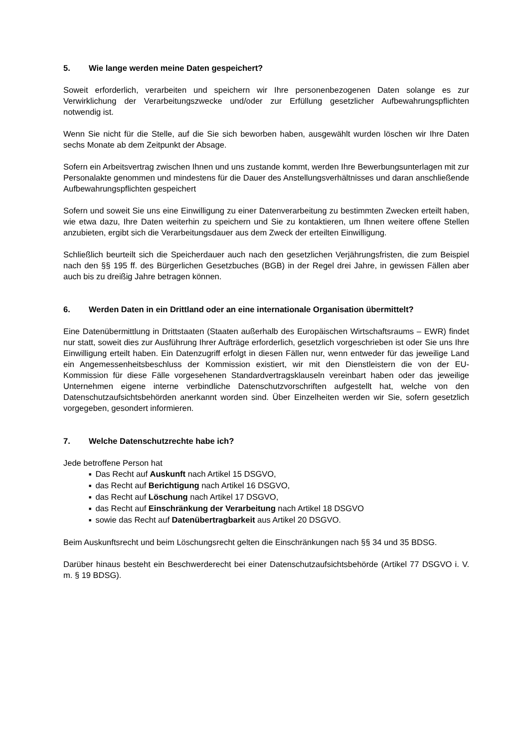5. Wie lange werden meine Daten gespeichert?
Soweit erforderlich, verarbeiten und speichern wir Ihre personenbezogenen Daten solange es zur Verwirklichung der Verarbeitungszwecke und/oder zur Erfüllung gesetzlicher Aufbewahrungspflichten notwendig ist.
Wenn Sie nicht für die Stelle, auf die Sie sich beworben haben, ausgewählt wurden löschen wir Ihre Daten sechs Monate ab dem Zeitpunkt der Absage.
Sofern ein Arbeitsvertrag zwischen Ihnen und uns zustande kommt, werden Ihre Bewerbungsunterlagen mit zur Personalakte genommen und mindestens für die Dauer des Anstellungsverhältnisses und daran anschließende Aufbewahrungspflichten gespeichert
Sofern und soweit Sie uns eine Einwilligung zu einer Datenverarbeitung zu bestimmten Zwecken erteilt haben, wie etwa dazu, Ihre Daten weiterhin zu speichern und Sie zu kontaktieren, um Ihnen weitere offene Stellen anzubieten, ergibt sich die Verarbeitungsdauer aus dem Zweck der erteilten Einwilligung.
Schließlich beurteilt sich die Speicherdauer auch nach den gesetzlichen Verjährungsfristen, die zum Beispiel nach den §§ 195 ff. des Bürgerlichen Gesetzbuches (BGB) in der Regel drei Jahre, in gewissen Fällen aber auch bis zu dreißig Jahre betragen können.
6. Werden Daten in ein Drittland oder an eine internationale Organisation übermittelt?
Eine Datenübermittlung in Drittstaaten (Staaten außerhalb des Europäischen Wirtschaftsraums – EWR) findet nur statt, soweit dies zur Ausführung Ihrer Aufträge erforderlich, gesetzlich vorgeschrieben ist oder Sie uns Ihre Einwilligung erteilt haben. Ein Datenzugriff erfolgt in diesen Fällen nur, wenn entweder für das jeweilige Land ein Angemessenheitsbeschluss der Kommission existiert, wir mit den Dienstleistern die von der EU-Kommission für diese Fälle vorgesehenen Standardvertragsklauseln vereinbart haben oder das jeweilige Unternehmen eigene interne verbindliche Datenschutzvorschriften aufgestellt hat, welche von den Datenschutzaufsichtsbehörden anerkannt worden sind. Über Einzelheiten werden wir Sie, sofern gesetzlich vorgegeben, gesondert informieren.
7. Welche Datenschutzrechte habe ich?
Jede betroffene Person hat
■ Das Recht auf Auskunft nach Artikel 15 DSGVO,
■ das Recht auf Berichtigung nach Artikel 16 DSGVO,
■ das Recht auf Löschung nach Artikel 17 DSGVO,
■ das Recht auf Einschränkung der Verarbeitung nach Artikel 18 DSGVO
■ sowie das Recht auf Datenübertragbarkeit aus Artikel 20 DSGVO.
Beim Auskunftsrecht und beim Löschungsrecht gelten die Einschränkungen nach §§ 34 und 35 BDSG.
Darüber hinaus besteht ein Beschwerderecht bei einer Datenschutzaufsichtsbehörde (Artikel 77 DSGVO i. V. m. § 19 BDSG).